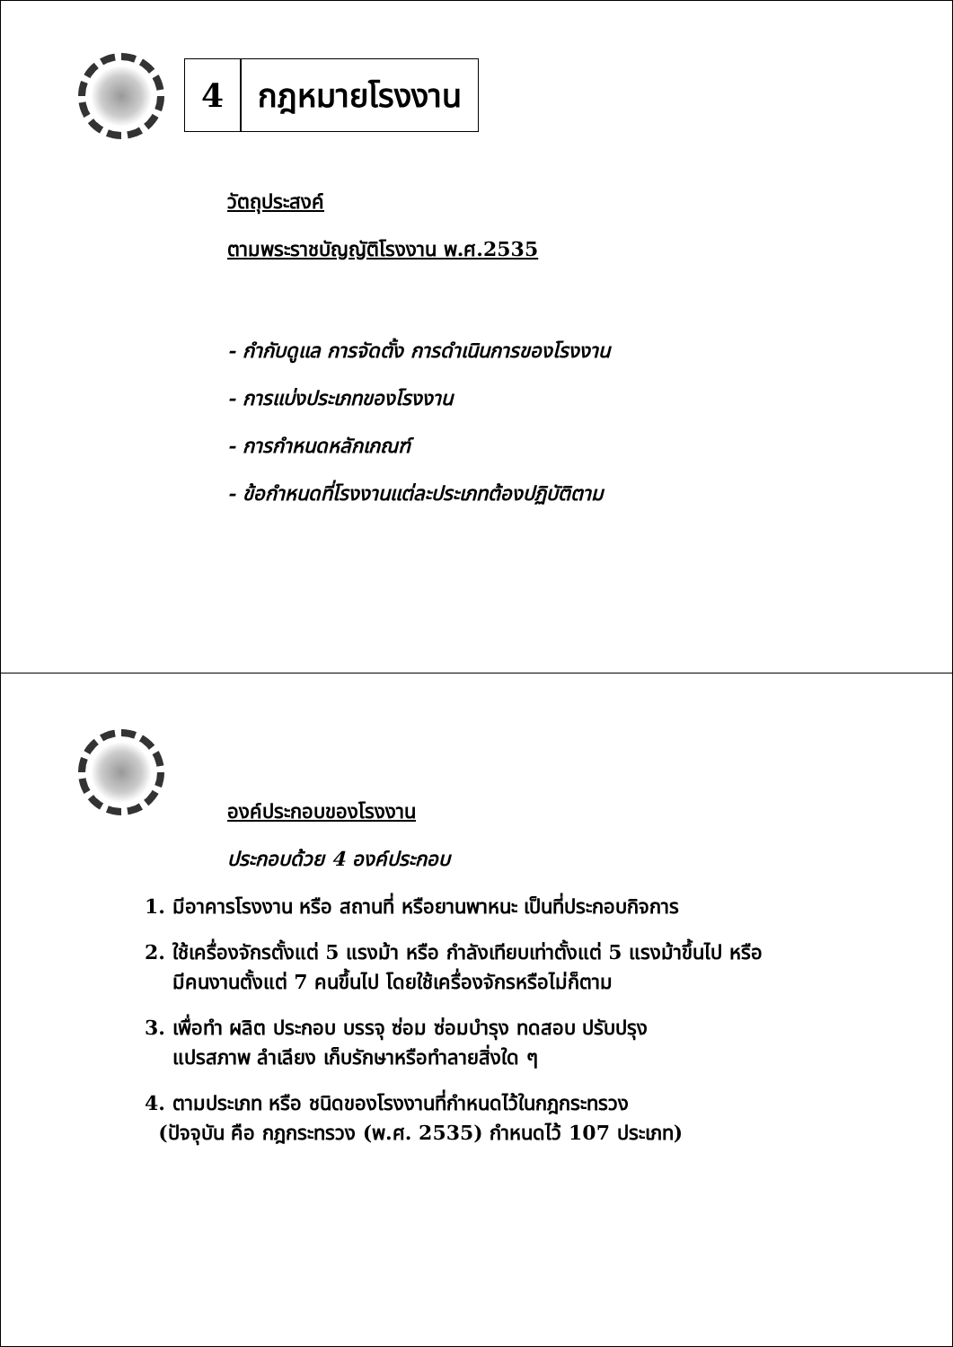4 กฎหมายโรงงาน
วัตถุประสงค์
ตามพระราชบัญญัติโรงงาน พ.ศ.2535
- กำกับดูแล การจัดตั้ง การดำเนินการของโรงงาน
- การแบ่งประเภทของโรงงาน
- การกำหนดหลักเกณฑ์
- ข้อกำหนดที่โรงงานแต่ละประเภทต้องปฏิบัติตาม
องค์ประกอบของโรงงาน
ประกอบด้วย 4 องค์ประกอบ
1. มีอาคารโรงงาน หรือ สถานที่ หรือยานพาหนะ เป็นที่ประกอบกิจการ
2. ใช้เครื่องจักรตั้งแต่ 5 แรงม้า หรือ กำลังเทียบเท่าตั้งแต่ 5 แรงม้าขึ้นไป หรือ
มีคนงานตั้งแต่ 7 คนขึ้นไป โดยใช้เครื่องจักรหรือไม่ก็ตาม
3. เพื่อทำ ผลิต ประกอบ บรรจุ ซ่อม ซ่อมบำรุง ทดสอบ ปรับปรุง
แปรสภาพ ลำเลียง เก็บรักษาหรือทำลายสิ่งใด ๆ
4. ตามประเภท หรือ ชนิดของโรงงานที่กำหนดไว้ในกฎกระทรวง
(ปัจจุบัน คือ กฎกระทรวง (พ.ศ. 2535) กำหนดไว้ 107 ประเภท)